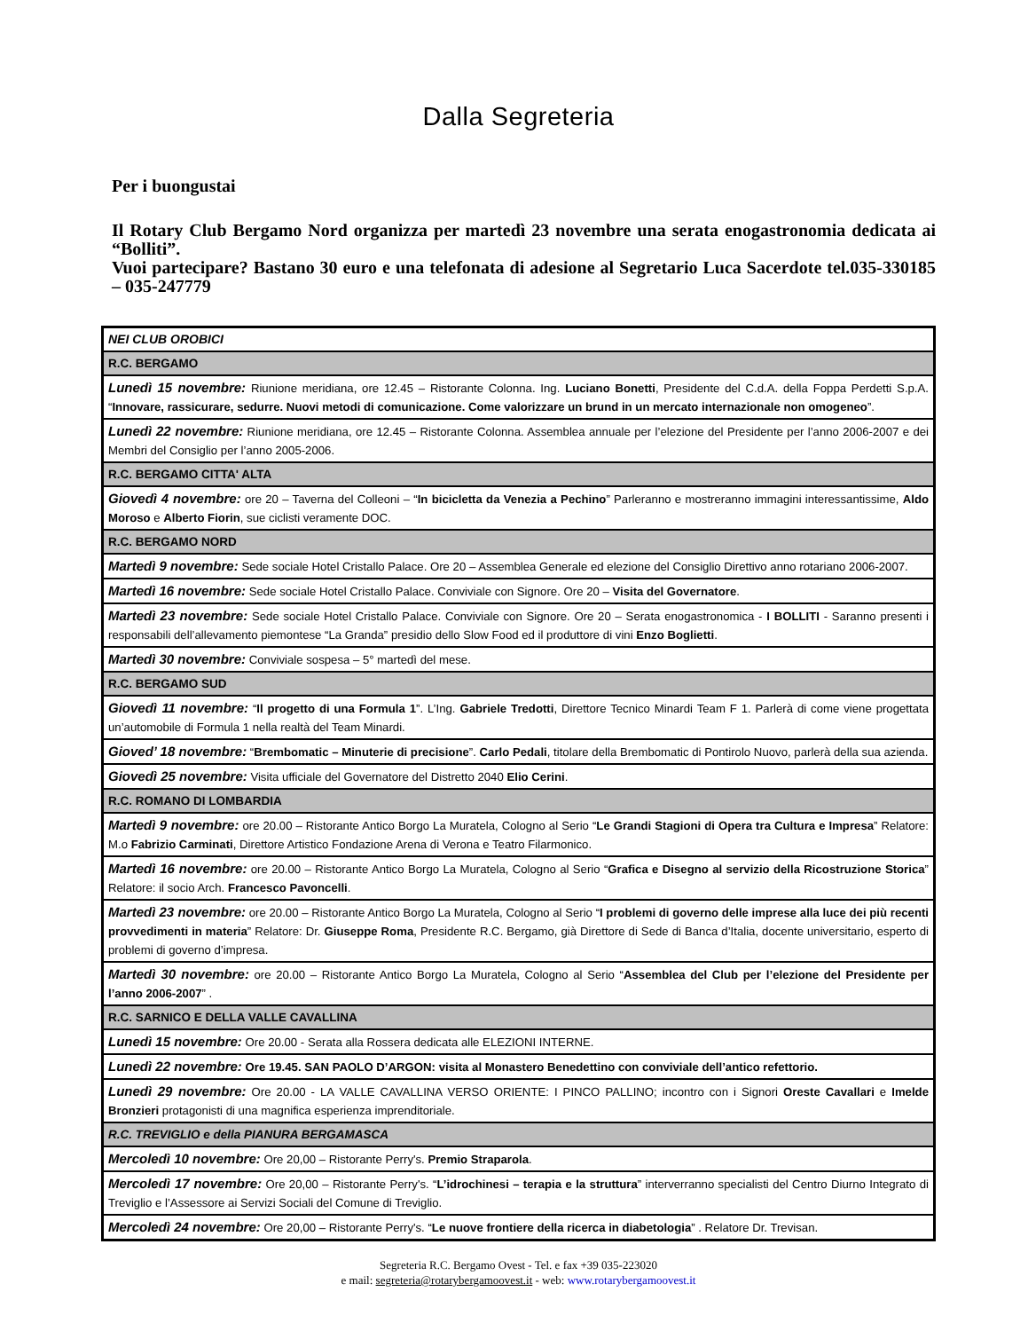Dalla Segreteria
Per i buongustai
Il Rotary Club Bergamo Nord organizza per martedì 23 novembre una serata enogastronomia dedicata ai “Bolliti”.
Vuoi partecipare? Bastano 30 euro e una telefonata di adesione al Segretario Luca Sacerdote tel.035-330185 – 035-247779
| NEI CLUB OROBICI |
| --- |
| R.C. BERGAMO |
| Lunedì 15 novembre: Riunione meridiana, ore 12.45 – Ristorante Colonna. Ing. Luciano Bonetti , Presidente del C.d.A. della Foppa Perdetti S.p.A. “ Innovare, rassicurare, sedurre. Nuovi metodi di comunicazione. Come valorizzare un brund in un mercato internazionale non omogeneo ”. |
| Lunedì 22 novembre: Riunione meridiana, ore 12.45 – Ristorante Colonna. Assemblea annuale per l’elezione del Presidente per l’anno 2006-2007 e dei Membri del Consiglio per l’anno 2005-2006. |
| R.C. BERGAMO CITTA' ALTA |
| Giovedì 4 novembre: ore 20 – Taverna del Colleoni – “ In bicicletta da Venezia a Pechino ” Parleranno e mostreranno immagini interessantissime, Aldo Moroso e Alberto Fiorin , sue ciclisti veramente DOC. |
| R.C. BERGAMO NORD |
| Martedì 9 novembre: Sede sociale Hotel Cristallo Palace. Ore 20 – Assemblea Generale ed elezione del Consiglio Direttivo anno rotariano 2006-2007. |
| Martedì 16 novembre: Sede sociale Hotel Cristallo Palace. Conviviale con Signore. Ore 20 – Visita del Governatore . |
| Martedì 23 novembre: Sede sociale Hotel Cristallo Palace. Conviviale con Signore. Ore 20 – Serata enogastronomica - I BOLLITI - Saranno presenti i responsabili dell’allevamento piemontese “La Granda” presidio dello Slow Food ed il produttore di vini Enzo Boglietti . |
| Martedì 30 novembre: Conviviale sospesa – 5° martedì del mese. |
| R.C. BERGAMO SUD |
| Giovedì 11 novembre: “ Il progetto di una Formula 1 ”. L’Ing. Gabriele Tredotti , Direttore Tecnico Minardi Team F 1. Parlerà di come viene progettata un’automobile di Formula 1 nella realtà del Team Minardi. |
| Gioved’ 18 novembre: “ Brembomatic – Minuterie di precisione ”. Carlo Pedali , titolare della Brembomatic di Pontirolo Nuovo, parlerà della sua azienda. |
| Giovedì 25 novembre: Visita ufficiale del Governatore del Distretto 2040 Elio Cerini . |
| R.C. ROMANO DI LOMBARDIA |
| Martedì 9 novembre: ore 20.00 – Ristorante Antico Borgo La Muratela, Cologno al Serio “ Le Grandi Stagioni di Opera tra Cultura e Impresa ” Relatore: M.o Fabrizio Carminati , Direttore Artistico Fondazione Arena di Verona e Teatro Filarmonico. |
| Martedì 16 novembre: ore 20.00 – Ristorante Antico Borgo La Muratela, Cologno al Serio “ Grafica e Disegno al servizio della Ricostruzione Storica ” Relatore: il socio Arch. Francesco Pavoncelli . |
| Martedì 23 novembre: ore 20.00 – Ristorante Antico Borgo La Muratela, Cologno al Serio “ I problemi di governo delle imprese alla luce dei più recenti provvedimenti in materia ” Relatore: Dr. Giuseppe Roma , Presidente R.C. Bergamo, già Direttore di Sede di Banca d’Italia, docente universitario, esperto di problemi di governo d’impresa. |
| Martedì 30 novembre: ore 20.00 – Ristorante Antico Borgo La Muratela, Cologno al Serio “ Assemblea del Club per l’elezione del Presidente per l’anno 2006-2007 ” . |
| R.C. SARNICO E DELLA VALLE CAVALLINA |
| Lunedì 15 novembre: Ore 20.00 - Serata alla Rossera dedicata alle ELEZIONI INTERNE. |
| Lunedì 22 novembre: Ore 19.45. SAN PAOLO D’ARGON: visita al Monastero Benedettino con conviviale dell’antico refettorio. |
| Lunedì 29 novembre: Ore 20.00 - LA VALLE CAVALLINA VERSO ORIENTE: I PINCO PALLINO; incontro con i Signori Oreste Cavallari e Imelde Bronzieri protagonisti di una magnifica esperienza imprenditoriale. |
| R.C. TREVIGLIO e della PIANURA BERGAMASCA |
| Mercoledì 10 novembre: Ore 20,00 – Ristorante Perry's. Premio Straparola . |
| Mercoledì 17 novembre: Ore 20,00 – Ristorante Perry's. “ L’idrochinesi – terapia e la struttura ” interverranno specialisti del Centro Diurno Integrato di Treviglio e l’Assessore ai Servizi Sociali del Comune di Treviglio. |
| Mercoledì 24 novembre: Ore 20,00 – Ristorante Perry's. “ Le nuove frontiere della ricerca in diabetologia ” . Relatore Dr. Trevisan. |
Segreteria R.C. Bergamo Ovest - Tel. e fax +39 035-223020
e mail: segreteria@rotarybergamoovest.it - web: www.rotarybergamoovest.it